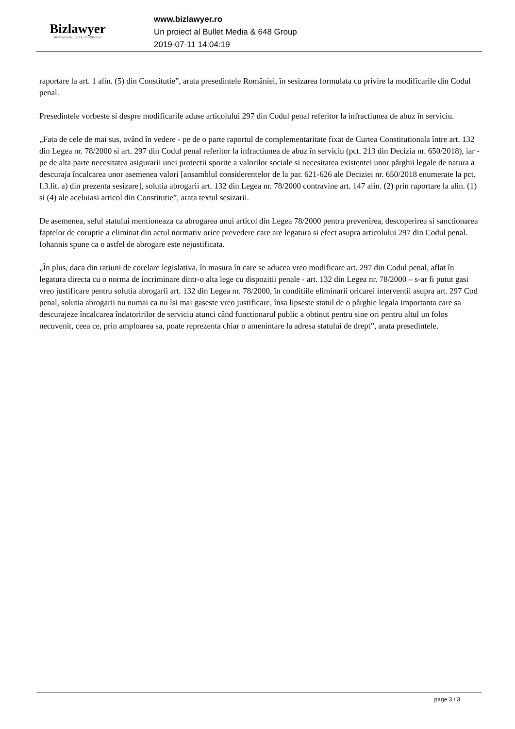Bizlawyer
ROMANIAN LEGAL BUSINESS
www.bizlawyer.ro
Un proiect al Bullet Media & 648 Group
2019-07-11 14:04:19
raportare la art. 1 alin. (5) din Constitutie”, arata presedintele României, în sesizarea formulata cu privire la modificarile din Codul penal.
Presedintele vorbeste si despre modificarile aduse articolului 297 din Codul penal referitor la infractiunea de abuz în serviciu.
„Fata de cele de mai sus, având în vedere - pe de o parte raportul de complementaritate fixat de Curtea Constitutionala între art. 132 din Legea nr. 78/2000 si art. 297 din Codul penal referitor la infractiunea de abuz în serviciu (pct. 213 din Decizia nr. 650/2018), iar - pe de alta parte necesitatea asigurarii unei protectii sporite a valorilor sociale si necesitatea existentei unor pârghii legale de natura a descuraja încalcarea unor asemenea valori [ansamblul considerentelor de la par. 621-626 ale Deciziei nr. 650/2018 enumerate la pct. I.3.lit. a) din prezenta sesizare], solutia abrogarii art. 132 din Legea nr. 78/2000 contravine art. 147 alin. (2) prin raportare la alin. (1) si (4) ale aceluiasi articol din Constitutie”, arata textul sesizarii.
De asemenea, seful statului mentioneaza ca abrogarea unui articol din Legea 78/2000 pentru prevenirea, descoperirea si sanctionarea faptelor de coruptie a eliminat din actul normativ orice prevedere care are legatura si efect asupra articolului 297 din Codul penal. Iohannis spune ca o astfel de abrogare este nejustificata.
„În plus, daca din ratiuni de corelare legislativa, în masura în care se aducea vreo modificare art. 297 din Codul penal, aflat în legatura directa cu o norma de incriminare dintr-o alta lege cu dispozitii penale - art. 132 din Legea nr. 78/2000 – s-ar fi putut gasi vreo justificare pentru solutia abrogarii art. 132 din Legea nr. 78/2000, în conditiile eliminarii oricarei interventii asupra art. 297 Cod penal, solutia abrogarii nu numai ca nu îsi mai gaseste vreo justificare, însa lipseste statul de o pârghie legala importanta care sa descurajeze încalcarea îndatoririlor de serviciu atunci când functionarul public a obtinut pentru sine ori pentru altul un folos necuvenit, ceea ce, prin amploarea sa, poate reprezenta chiar o amenintare la adresa statului de drept”, arata presedintele.
page 3 / 3